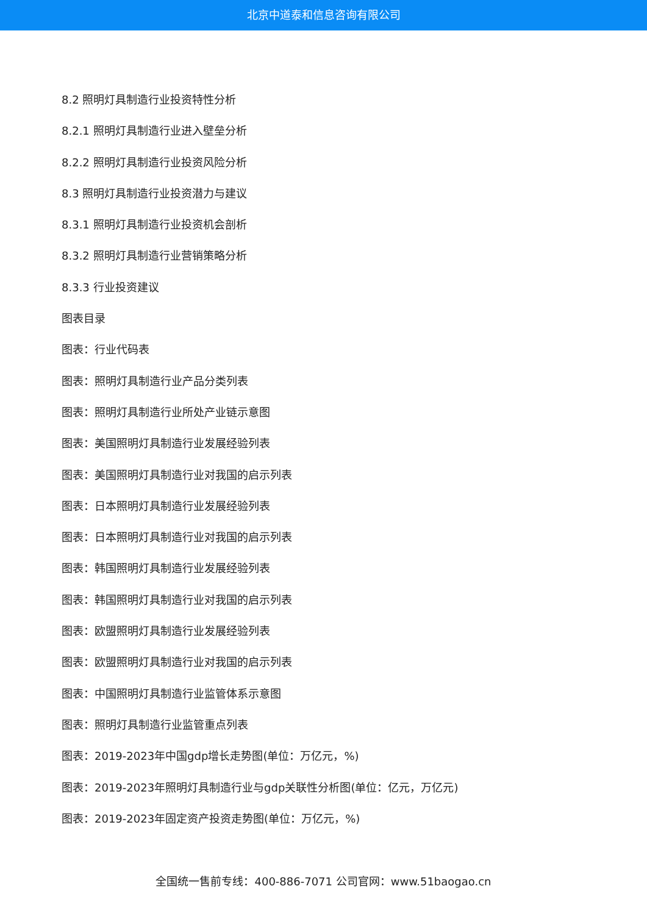北京中道泰和信息咨询有限公司
8.2 照明灯具制造行业投资特性分析
8.2.1 照明灯具制造行业进入壁垒分析
8.2.2 照明灯具制造行业投资风险分析
8.3 照明灯具制造行业投资潜力与建议
8.3.1 照明灯具制造行业投资机会剖析
8.3.2 照明灯具制造行业营销策略分析
8.3.3 行业投资建议
图表目录
图表：行业代码表
图表：照明灯具制造行业产品分类列表
图表：照明灯具制造行业所处产业链示意图
图表：美国照明灯具制造行业发展经验列表
图表：美国照明灯具制造行业对我国的启示列表
图表：日本照明灯具制造行业发展经验列表
图表：日本照明灯具制造行业对我国的启示列表
图表：韩国照明灯具制造行业发展经验列表
图表：韩国照明灯具制造行业对我国的启示列表
图表：欧盟照明灯具制造行业发展经验列表
图表：欧盟照明灯具制造行业对我国的启示列表
图表：中国照明灯具制造行业监管体系示意图
图表：照明灯具制造行业监管重点列表
图表：2019-2023年中国gdp增长走势图(单位：万亿元，%)
图表：2019-2023年照明灯具制造行业与gdp关联性分析图(单位：亿元，万亿元)
图表：2019-2023年固定资产投资走势图(单位：万亿元，%)
全国统一售前专线：400-886-7071 公司官网：www.51baogao.cn